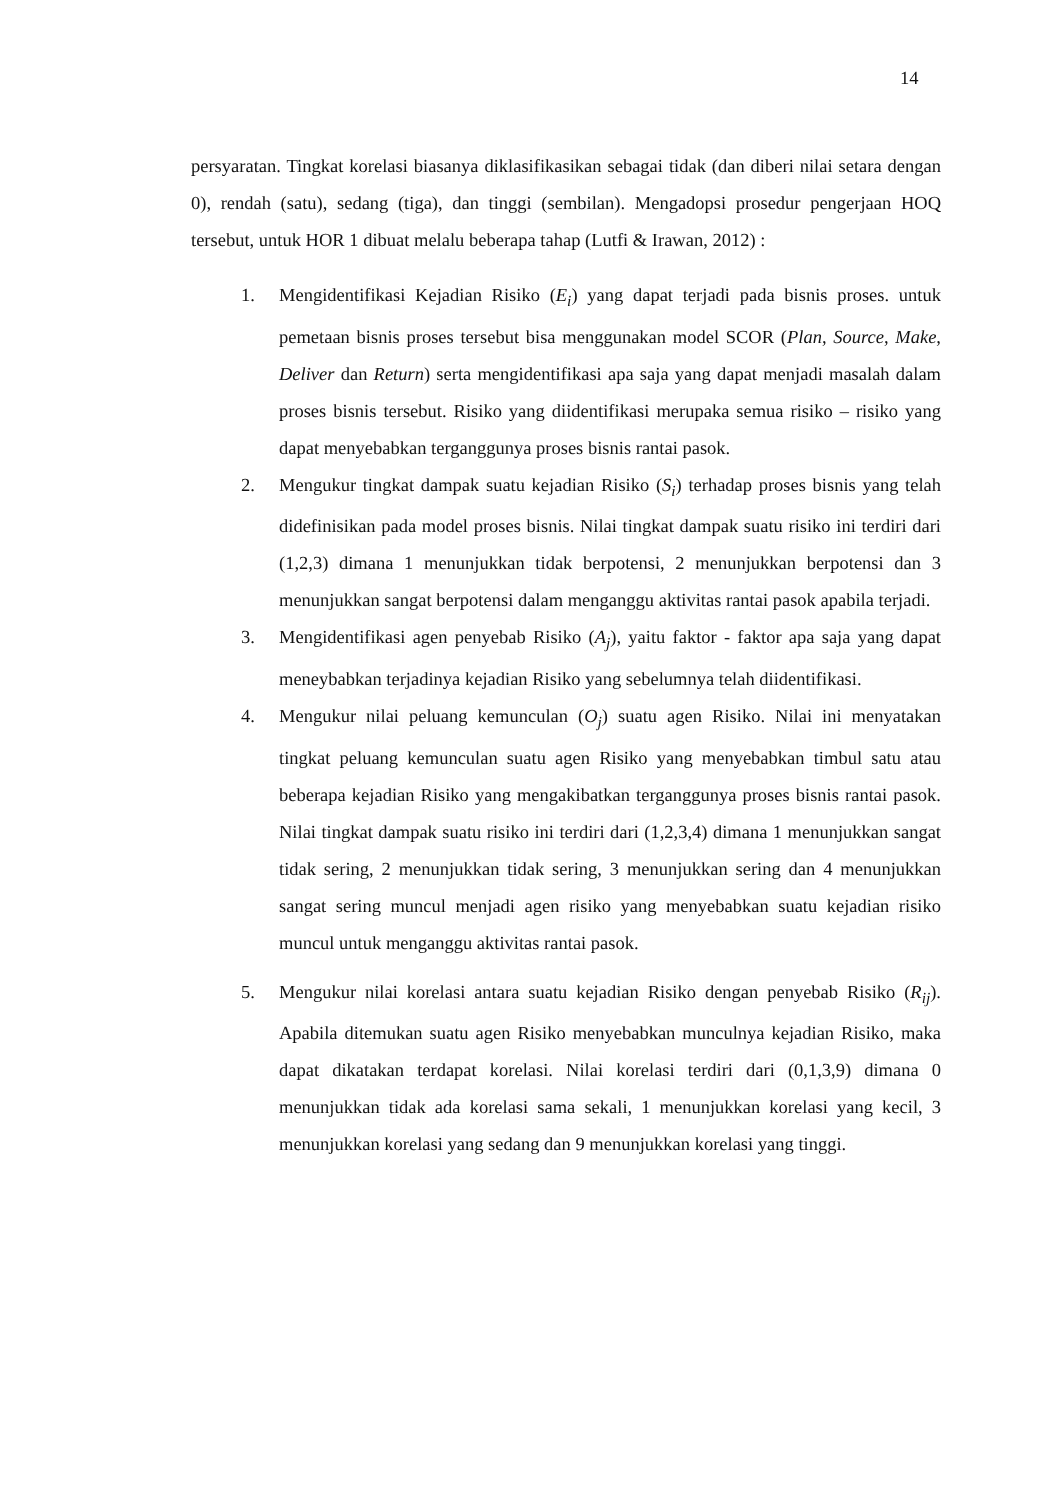14
persyaratan. Tingkat korelasi biasanya diklasifikasikan sebagai tidak (dan diberi nilai setara dengan 0), rendah (satu), sedang (tiga), dan tinggi (sembilan). Mengadopsi prosedur pengerjaan HOQ tersebut, untuk HOR 1 dibuat melalu beberapa tahap (Lutfi & Irawan, 2012) :
1. Mengidentifikasi Kejadian Risiko (E<sub>i</sub>) yang dapat terjadi pada bisnis proses. untuk pemetaan bisnis proses tersebut bisa menggunakan model SCOR (Plan, Source, Make, Deliver dan Return) serta mengidentifikasi apa saja yang dapat menjadi masalah dalam proses bisnis tersebut. Risiko yang diidentifikasi merupaka semua risiko – risiko yang dapat menyebabkan terganggunya proses bisnis rantai pasok.
2. Mengukur tingkat dampak suatu kejadian Risiko (S<sub>i</sub>) terhadap proses bisnis yang telah didefinisikan pada model proses bisnis. Nilai tingkat dampak suatu risiko ini terdiri dari (1,2,3) dimana 1 menunjukkan tidak berpotensi, 2 menunjukkan berpotensi dan 3 menunjukkan sangat berpotensi dalam menganggu aktivitas rantai pasok apabila terjadi.
3. Mengidentifikasi agen penyebab Risiko (A<sub>j</sub>), yaitu faktor - faktor apa saja yang dapat meneybabkan terjadinya kejadian Risiko yang sebelumnya telah diidentifikasi.
4. Mengukur nilai peluang kemunculan (O<sub>j</sub>) suatu agen Risiko. Nilai ini menyatakan tingkat peluang kemunculan suatu agen Risiko yang menyebabkan timbul satu atau beberapa kejadian Risiko yang mengakibatkan terganggunya proses bisnis rantai pasok. Nilai tingkat dampak suatu risiko ini terdiri dari (1,2,3,4) dimana 1 menunjukkan sangat tidak sering, 2 menunjukkan tidak sering, 3 menunjukkan sering dan 4 menunjukkan sangat sering muncul menjadi agen risiko yang menyebabkan suatu kejadian risiko muncul untuk menganggu aktivitas rantai pasok.
5. Mengukur nilai korelasi antara suatu kejadian Risiko dengan penyebab Risiko (R<sub>ij</sub>). Apabila ditemukan suatu agen Risiko menyebabkan munculnya kejadian Risiko, maka dapat dikatakan terdapat korelasi. Nilai korelasi terdiri dari (0,1,3,9) dimana 0 menunjukkan tidak ada korelasi sama sekali, 1 menunjukkan korelasi yang kecil, 3 menunjukkan korelasi yang sedang dan 9 menunjukkan korelasi yang tinggi.